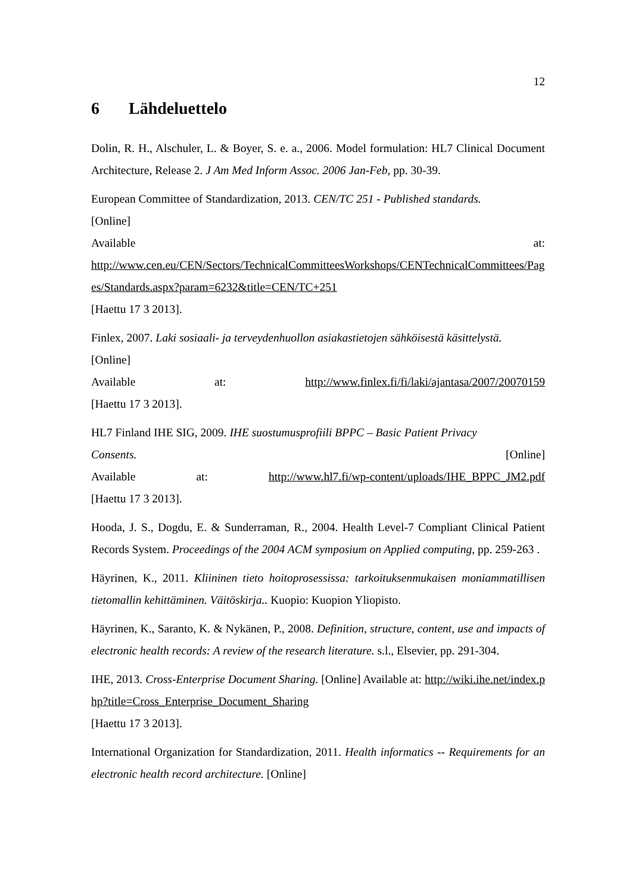12
6 Lähdeluettelo
Dolin, R. H., Alschuler, L. & Boyer, S. e. a., 2006. Model formulation: HL7 Clinical Document Architecture, Release 2. J Am Med Inform Assoc. 2006 Jan-Feb, pp. 30-39.
European Committee of Standardization, 2013. CEN/TC 251 - Published standards.
[Online]
Available at:
http://www.cen.eu/CEN/Sectors/TechnicalCommitteesWorkshops/CENTechnicalCommittees/Pages/Standards.aspx?param=6232&title=CEN/TC+251
[Haettu 17 3 2013].
Finlex, 2007. Laki sosiaali- ja terveydenhuollon asiakastietojen sähköisestä käsittelystä.
[Online]
Available at: http://www.finlex.fi/fi/laki/ajantasa/2007/20070159
[Haettu 17 3 2013].
HL7 Finland IHE SIG, 2009. IHE suostumusprofiili BPPC – Basic Patient Privacy
Consents. [Online]
Available at: http://www.hl7.fi/wp-content/uploads/IHE_BPPC_JM2.pdf
[Haettu 17 3 2013].
Hooda, J. S., Dogdu, E. & Sunderraman, R., 2004. Health Level-7 Compliant Clinical Patient Records System. Proceedings of the 2004 ACM symposium on Applied computing, pp. 259-263 .
Häyrinen, K., 2011. Kliininen tieto hoitoprosessissa: tarkoituksenmukaisen moniammatillisen tietomallin kehittäminen. Väitöskirja.. Kuopio: Kuopion Yliopisto.
Häyrinen, K., Saranto, K. & Nykänen, P., 2008. Definition, structure, content, use and impacts of electronic health records: A review of the research literature. s.l., Elsevier, pp. 291-304.
IHE, 2013. Cross-Enterprise Document Sharing. [Online] Available at: http://wiki.ihe.net/index.php?title=Cross_Enterprise_Document_Sharing
[Haettu 17 3 2013].
International Organization for Standardization, 2011. Health informatics -- Requirements for an electronic health record architecture. [Online]